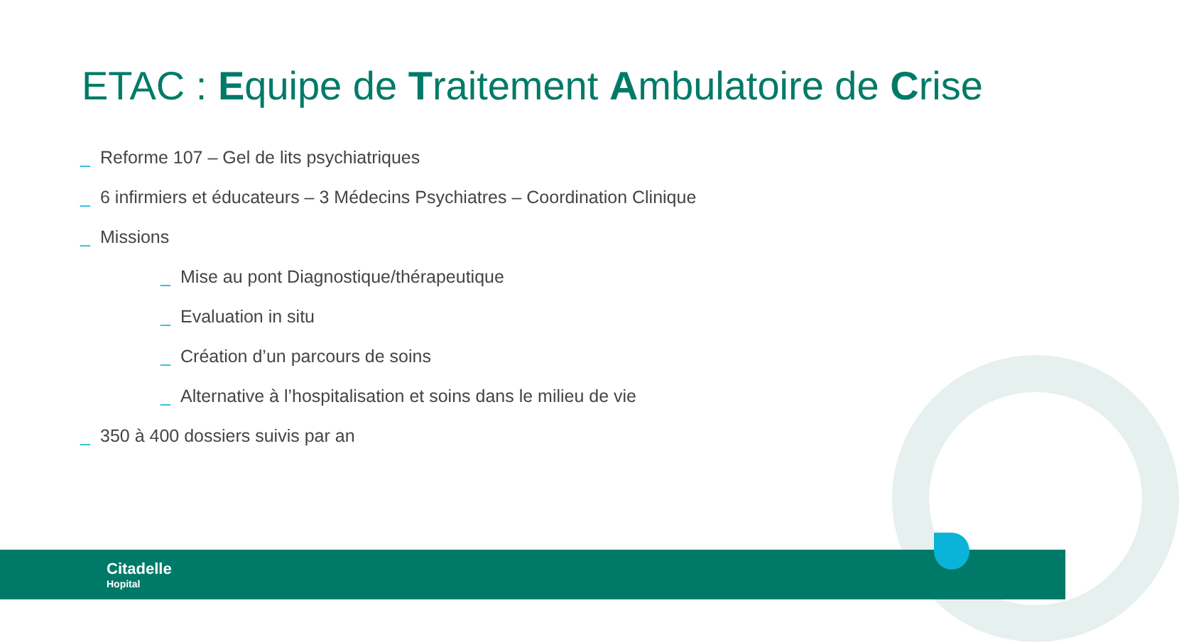ETAC : Equipe de Traitement Ambulatoire de Crise
_ Reforme 107 – Gel de lits psychiatriques
_ 6 infirmiers et éducateurs – 3 Médecins Psychiatres – Coordination Clinique
_ Missions
_ Mise au pont Diagnostique/thérapeutique
_ Evaluation in situ
_ Création d’un parcours de soins
_ Alternative à l’hospitalisation et soins dans le milieu de vie
_ 350 à 400 dossiers suivis par an
Citadelle
Hopital